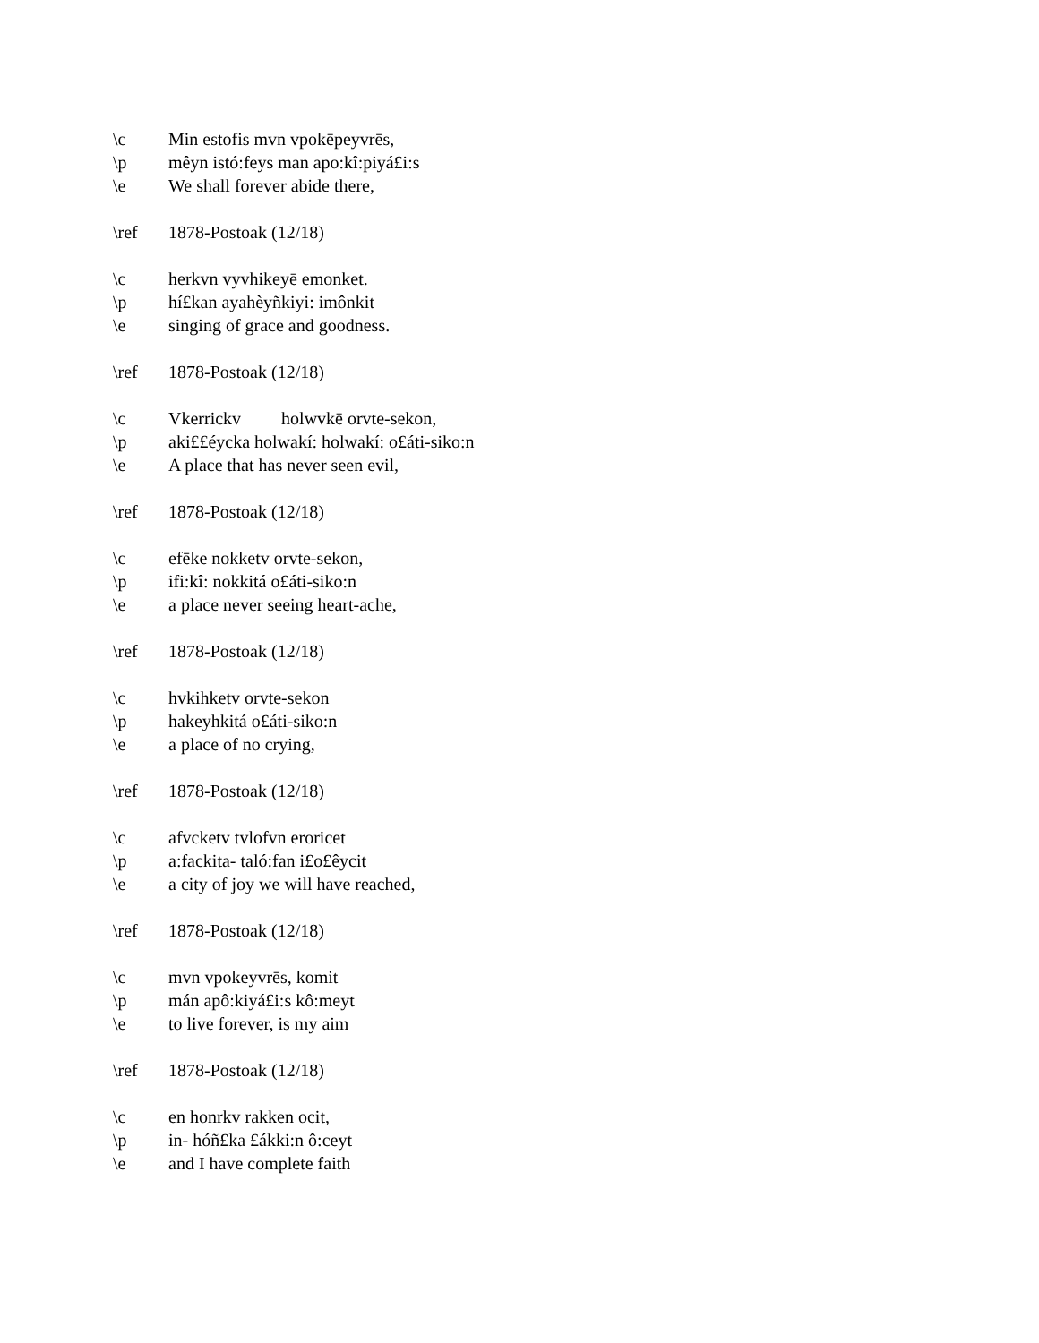\c Min estofis mvn vpokēpeyvrēs,
\p mêyn istó:feys man apo:kî:piyá£i:s
\e We shall forever abide there,
\ref 1878-Postoak (12/18)
\c herkvn vyvhikeyē emonket.
\p hí£kan ayahèyñkiyi: imônkit
\e singing of grace and goodness.
\ref 1878-Postoak (12/18)
\c Vkerrickv holwvkē orvte-sekon,
\p aki££éycka holwakí: holwakí: o£áti-siko:n
\e A place that has never seen evil,
\ref 1878-Postoak (12/18)
\c efēke nokketv orvte-sekon,
\p ifi:kî: nokkitá o£áti-siko:n
\e a place never seeing heart-ache,
\ref 1878-Postoak (12/18)
\c hvkihketv orvte-sekon
\p hakeyhkitá o£áti-siko:n
\e a place of no crying,
\ref 1878-Postoak (12/18)
\c afvcketv tvlofvn eroricet
\p a:fackita- taló:fan i£o£êycit
\e a city of joy we will have reached,
\ref 1878-Postoak (12/18)
\c mvn vpokeyvrēs, komit
\p mán apô:kiyá£i:s kô:meyt
\e to live forever, is my aim
\ref 1878-Postoak (12/18)
\c en honrkv rakken ocit,
\p in- hóñ£ka £ákki:n ô:ceyt
\e and I have complete faith